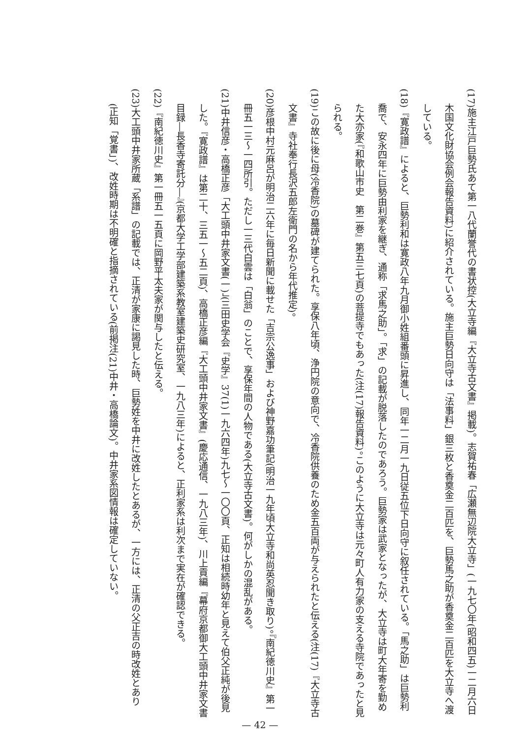(17)施主江戸巨勢氏あて第一八代蘭誉代の書状控(大立寺編『大立寺古文書』掲載)。志賀祐春「広瀬無辺院大立寺」(一九七〇年(昭和四五)一二月六日木国文化財協会例会報告資料)に紹介されている。施主巨勢日向守は「法事料」銀三枚と香奠金二百匹を、巨勢馬之助が香奠金二百匹を大立寺へ渡している。
(18)『寛政譜』によると、巨勢利和は寛政八年九月御小姓組番頭に昇進し、同年一二月一九日従五位下日向守に叙任されている。「馬之助」は巨勢利喬で、安永四年に巨勢由利家を継ぎ、通称「求馬之助」。「求」の記載が脱落したのであろう。巨勢家は武家となったが、大立寺は町大年寄を勤めた大亦家(『和歌山市史　第二巻』第五三七頁)の菩提寺でもあった(注(17)報告資料)。このように大立寺は元々町人有力家の支える寺院であったと見られる。
(19)この故に後に母(冷香院)の墓碑が建てられた。享保八年頃、浄円院の意向で、冷香院供養のため金五百両が与えられたと伝える(注(17)『大立寺古文書』寺社奉行長沢五郎左衛門の名から年代推定)。
(20)彦根中村元麻呂が明治二六年に毎日新聞に載せた「吉宗公逸事」および神野嘉功筆記(明治一九年頃大立寺和尚英忍聞き取り)。『南紀徳川史』第一冊五一三～一四所引。ただし一三代白雲は「白翁」のことで、享保年間の人物である(大立寺古文書)。何がしかの混乱がある。
(21)中井信彦・高橋正彦「大工頭中井家文書(一)」(三田史学会『史学』37(1)一九六四年)九七～一〇〇頁、正知は相続時幼年と見えて伯父正純が後見した。『寛政譜』は第二十、三五一～五二頁)、高橋正彦編『大工頭中井家文書』(慶応通信、一九八三年)、川上貢編『幕府京都御大工頭中井家文書目録―長香寺寄託分―』(京都大学工学部建築系教室建築史研究室、一九八三年)によると、正利家系は利次まで実在が確認できる。
(22)『南紀徳川史』第一冊五一五頁に岡野平太夫家が関与したと伝える。
(23)大工頭中井家所蔵「系譜」の記載では、正清が家康に謁見した時、巨勢姓を中井に改姓したとあるが、一方には、正清の父正吉の時改姓とあり(正知「覚書」)、改姓時期は不明確と指摘されている(前掲注(21)中井・高橋論文)。中井家系図情報は確定していない。
— 42 —